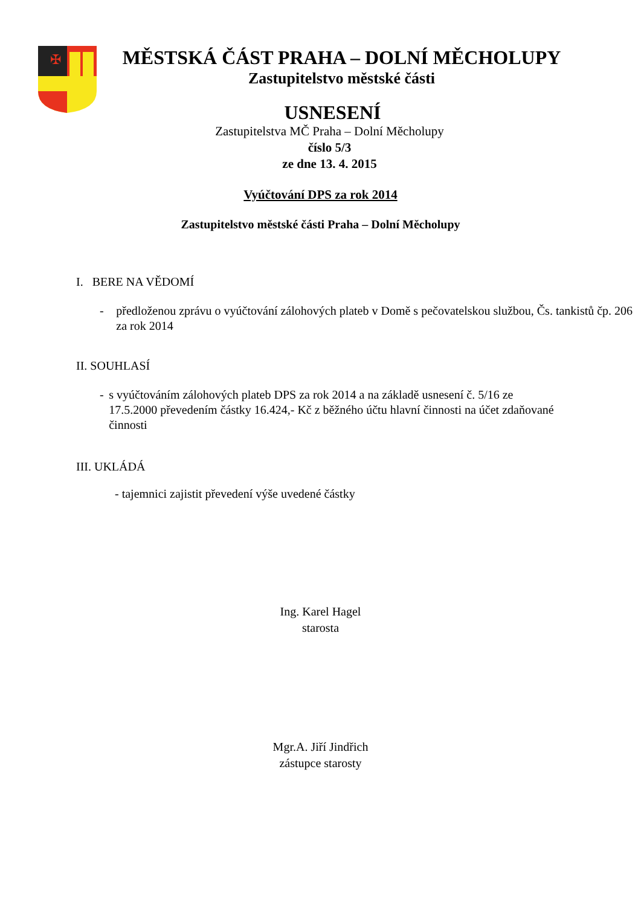✠
MĚSTSKÁ ČÁST PRAHA – DOLNÍ MĚCHOLUPY
Zastupitelstvo městské části
USNESENÍ
Zastupitelstva MČ Praha – Dolní Měcholupy
číslo 5/3
ze dne 13. 4. 2015
Vyúčtování DPS za rok 2014
Zastupitelstvo městské části Praha – Dolní Měcholupy
I. BERE NA VĚDOMÍ
- předloženou zprávu o vyúčtování zálohových plateb v Domě s pečovatelskou službou, Čs. tankistů čp. 206 za rok 2014
II. SOUHLASÍ
- s vyúčtováním zálohových plateb DPS za rok 2014 a na základě usnesení č. 5/16 ze 17.5.2000 převedením částky 16.424,- Kč z běžného účtu hlavní činnosti na účet zdaňované činnosti
III. UKLÁDÁ
- tajemnici zajistit převedení výše uvedené částky
Ing. Karel Hagel
starosta
Mgr.A. Jiří Jindřich
zástupce starosty